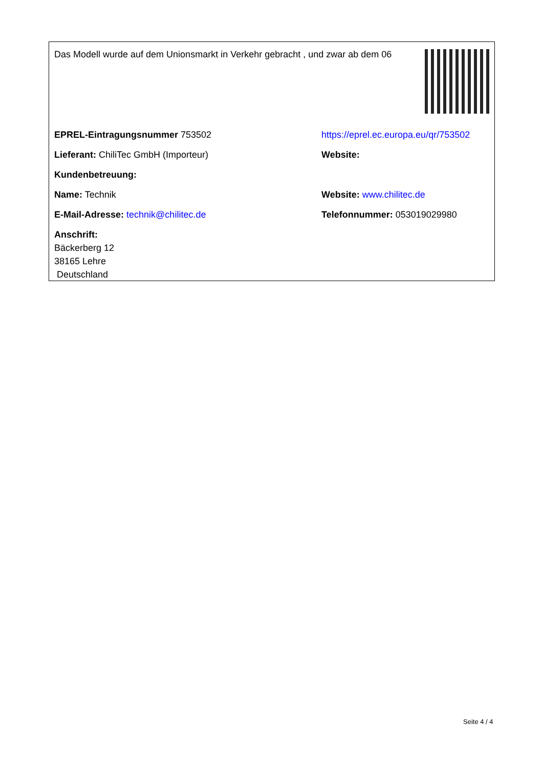Das Modell wurde auf dem Unionsmarkt in Verkehr gebracht , und zwar ab dem 06
EPREL-Eintragungsnummer 753502
https://eprel.ec.europa.eu/qr/753502
Lieferant: ChiliTec GmbH (Importeur) Website:
Kundenbetreuung:
Name: Technik Website: www.chilitec.de
E-Mail-Adresse: technik@chilitec.de Telefonnummer: 053019029980
Anschrift:
Bäckerberg 12
38165 Lehre
Deutschland
Seite 4 / 4